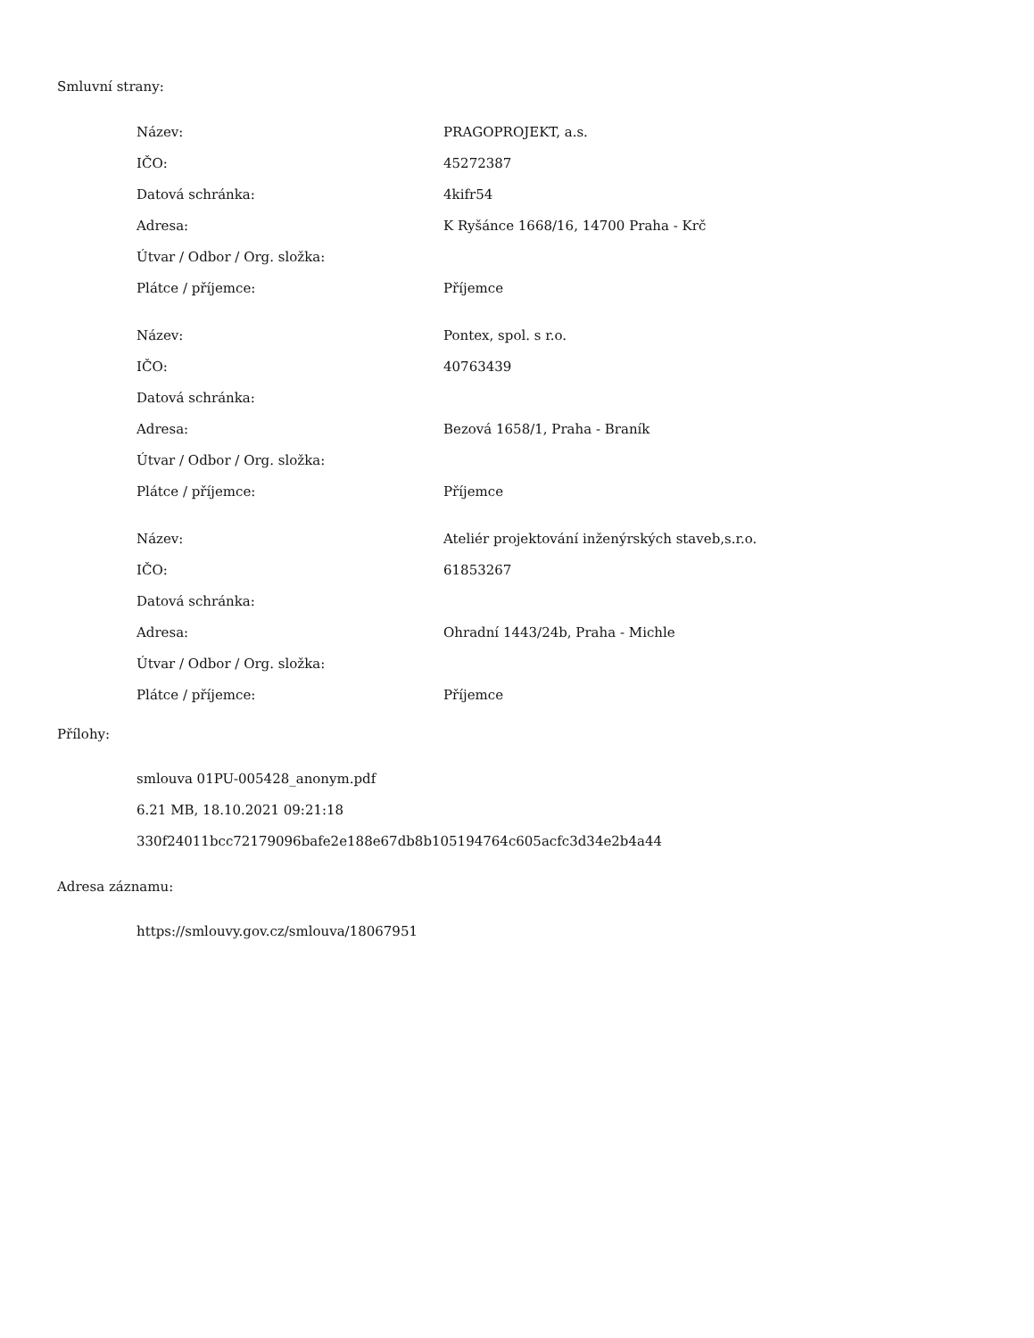Smluvní strany:
| Název: | PRAGOPROJEKT, a.s. |
| IČO: | 45272387 |
| Datová schránka: | 4kifr54 |
| Adresa: | K Ryšánce 1668/16, 14700 Praha - Krč |
| Útvar / Odbor / Org. složka: | |
| Plátce / příjemce: | Příjemce |
| Název: | Pontex, spol. s r.o. |
| IČO: | 40763439 |
| Datová schránka: | |
| Adresa: | Bezová 1658/1, Praha - Braník |
| Útvar / Odbor / Org. složka: | |
| Plátce / příjemce: | Příjemce |
| Název: | Ateliér projektování inženýrských staveb,s.r.o. |
| IČO: | 61853267 |
| Datová schránka: | |
| Adresa: | Ohradní 1443/24b, Praha - Michle |
| Útvar / Odbor / Org. složka: | |
| Plátce / příjemce: | Příjemce |
Přílohy:
smlouva 01PU-005428_anonym.pdf
6.21 MB, 18.10.2021 09:21:18
330f24011bcc72179096bafe2e188e67db8b105194764c605acfc3d34e2b4a44
Adresa záznamu:
https://smlouvy.gov.cz/smlouva/18067951